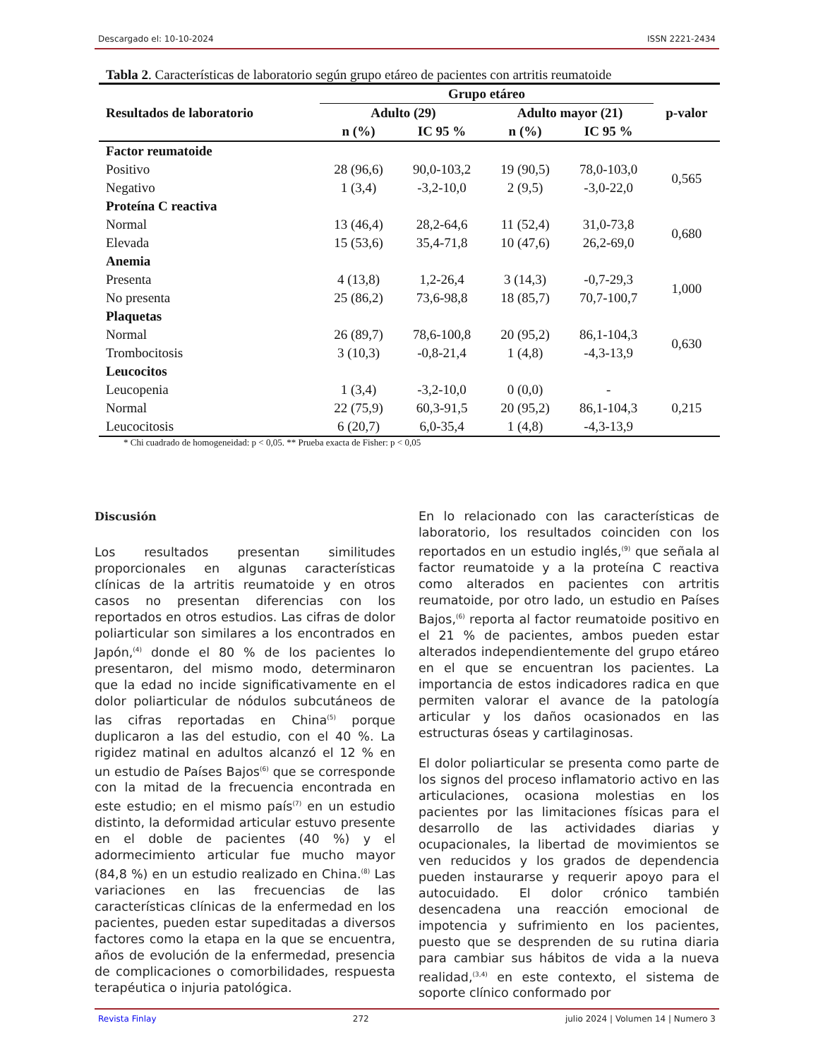Descargado el: 10-10-2024 ISSN 2221-2434
Tabla 2. Características de laboratorio según grupo etáreo de pacientes con artritis reumatoide
| Resultados de laboratorio | Grupo etáreo | | | | p-valor |
| --- | --- | --- | --- | --- | --- |
| | Adulto (29) | | Adulto mayor (21) | | |
| | n (%) | IC 95 % | n (%) | IC 95 % | |
| Factor reumatoide | | | | | |
| Positivo | 28 (96,6) | 90,0-103,2 | 19 (90,5) | 78,0-103,0 | 0,565 |
| Negativo | 1 (3,4) | -3,2-10,0 | 2 (9,5) | -3,0-22,0 | |
| Proteína C reactiva | | | | | |
| Normal | 13 (46,4) | 28,2-64,6 | 11 (52,4) | 31,0-73,8 | 0,680 |
| Elevada | 15 (53,6) | 35,4-71,8 | 10 (47,6) | 26,2-69,0 | |
| Anemia | | | | | |
| Presenta | 4 (13,8) | 1,2-26,4 | 3 (14,3) | -0,7-29,3 | 1,000 |
| No presenta | 25 (86,2) | 73,6-98,8 | 18 (85,7) | 70,7-100,7 | |
| Plaquetas | | | | | |
| Normal | 26 (89,7) | 78,6-100,8 | 20 (95,2) | 86,1-104,3 | 0,630 |
| Trombocitosis | 3 (10,3) | -0,8-21,4 | 1 (4,8) | -4,3-13,9 | |
| Leucocitos | | | | | |
| Leucopenia | 1 (3,4) | -3,2-10,0 | 0 (0,0) | - | 0,215 |
| Normal | 22 (75,9) | 60,3-91,5 | 20 (95,2) | 86,1-104,3 | |
| Leucocitosis | 6 (20,7) | 6,0-35,4 | 1 (4,8) | -4,3-13,9 | |
* Chi cuadrado de homogeneidad: p < 0,05. ** Prueba exacta de Fisher: p < 0,05
Discusión
Los resultados presentan similitudes proporcionales en algunas características clínicas de la artritis reumatoide y en otros casos no presentan diferencias con los reportados en otros estudios. Las cifras de dolor poliarticular son similares a los encontrados en Japón,<sup>(4)</sup> donde el 80 % de los pacientes lo presentaron, del mismo modo, determinaron que la edad no incide significativamente en el dolor poliarticular de nódulos subcutáneos de las cifras reportadas en China<sup>(5)</sup> porque duplicaron a las del estudio, con el 40 %. La rigidez matinal en adultos alcanzó el 12 % en un estudio de Países Bajos<sup>(6)</sup> que se corresponde con la mitad de la frecuencia encontrada en este estudio; en el mismo país<sup>(7)</sup> en un estudio distinto, la deformidad articular estuvo presente en el doble de pacientes (40 %) y el adormecimiento articular fue mucho mayor (84,8 %) en un estudio realizado en China.<sup>(8)</sup> Las variaciones en las frecuencias de las características clínicas de la enfermedad en los pacientes, pueden estar supeditadas a diversos factores como la etapa en la que se encuentra, años de evolución de la enfermedad, presencia de complicaciones o comorbilidades, respuesta terapéutica o injuria patológica.
En lo relacionado con las características de laboratorio, los resultados coinciden con los reportados en un estudio inglés,<sup>(9)</sup> que señala al factor reumatoide y a la proteína C reactiva como alterados en pacientes con artritis reumatoide, por otro lado, un estudio en Países Bajos,<sup>(6)</sup> reporta al factor reumatoide positivo en el 21 % de pacientes, ambos pueden estar alterados independientemente del grupo etáreo en el que se encuentran los pacientes. La importancia de estos indicadores radica en que permiten valorar el avance de la patología articular y los daños ocasionados en las estructuras óseas y cartilaginosas.
El dolor poliarticular se presenta como parte de los signos del proceso inflamatorio activo en las articulaciones, ocasiona molestias en los pacientes por las limitaciones físicas para el desarrollo de las actividades diarias y ocupacionales, la libertad de movimientos se ven reducidos y los grados de dependencia pueden instaurarse y requerir apoyo para el autocuidado. El dolor crónico también desencadena una reacción emocional de impotencia y sufrimiento en los pacientes, puesto que se desprenden de su rutina diaria para cambiar sus hábitos de vida a la nueva realidad,<sup>(3,4)</sup> en este contexto, el sistema de soporte clínico conformado por
Revista Finlay 272 julio 2024 | Volumen 14 | Numero 3